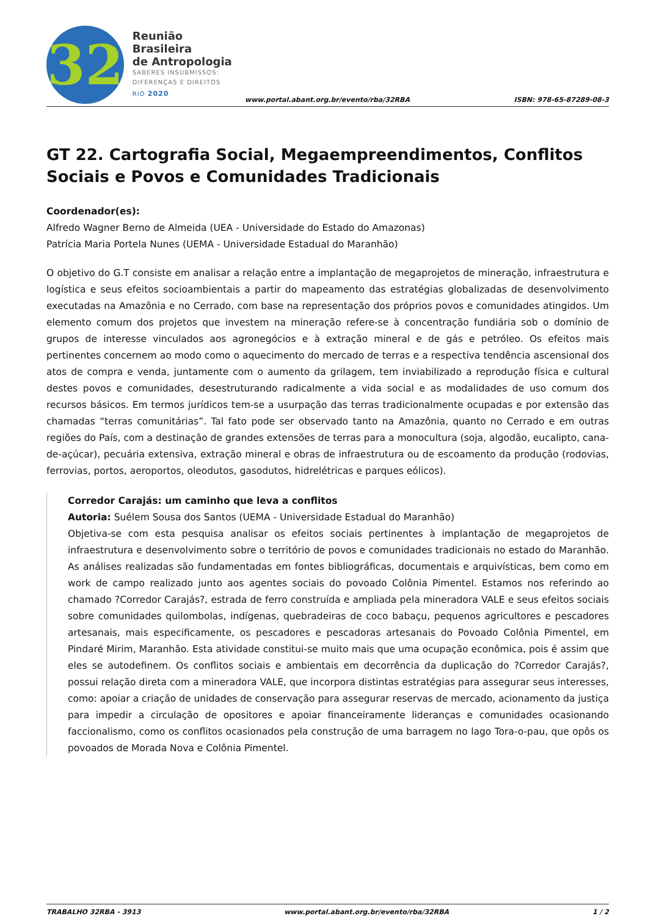32
Reunião Brasileira
de Antropologia
SABERES INSUBMISSOS:
DIFERENÇAS E DIREITOS
RIO 2020
www.portal.abant.org.br/evento/rba/32RBA ISBN: 978-65-87289-08-3
GT 22. Cartografia Social, Megaempreendimentos, Conflitos Sociais e Povos e Comunidades Tradicionais
Coordenador(es):
Alfredo Wagner Berno de Almeida (UEA - Universidade do Estado do Amazonas)
Patrícia Maria Portela Nunes (UEMA - Universidade Estadual do Maranhão)
O objetivo do G.T consiste em analisar a relação entre a implantação de megaprojetos de mineração, infraestrutura e logística e seus efeitos socioambientais a partir do mapeamento das estratégias globalizadas de desenvolvimento executadas na Amazônia e no Cerrado, com base na representação dos próprios povos e comunidades atingidos. Um elemento comum dos projetos que investem na mineração refere-se à concentração fundiária sob o domínio de grupos de interesse vinculados aos agronegócios e à extração mineral e de gás e petróleo. Os efeitos mais pertinentes concernem ao modo como o aquecimento do mercado de terras e a respectiva tendência ascensional dos atos de compra e venda, juntamente com o aumento da grilagem, tem inviabilizado a reprodução física e cultural destes povos e comunidades, desestruturando radicalmente a vida social e as modalidades de uso comum dos recursos básicos. Em termos jurídicos tem-se a usurpação das terras tradicionalmente ocupadas e por extensão das chamadas “terras comunitárias”. Tal fato pode ser observado tanto na Amazônia, quanto no Cerrado e em outras regiões do País, com a destinação de grandes extensões de terras para a monocultura (soja, algodão, eucalipto, cana-de-açúcar), pecuária extensiva, extração mineral e obras de infraestrutura ou de escoamento da produção (rodovias, ferrovias, portos, aeroportos, oleodutos, gasodutos, hidrelétricas e parques eólicos).
Corredor Carajás: um caminho que leva a conflitos
Autoria: Suélem Sousa dos Santos (UEMA - Universidade Estadual do Maranhão)
Objetiva-se com esta pesquisa analisar os efeitos sociais pertinentes à implantação de megaprojetos de infraestrutura e desenvolvimento sobre o território de povos e comunidades tradicionais no estado do Maranhão. As análises realizadas são fundamentadas em fontes bibliográficas, documentais e arquivísticas, bem como em work de campo realizado junto aos agentes sociais do povoado Colônia Pimentel. Estamos nos referindo ao chamado ?Corredor Carajás?, estrada de ferro construída e ampliada pela mineradora VALE e seus efeitos sociais sobre comunidades quilombolas, indígenas, quebradeiras de coco babaçu, pequenos agricultores e pescadores artesanais, mais especificamente, os pescadores e pescadoras artesanais do Povoado Colônia Pimentel, em Pindaré Mirim, Maranhão. Esta atividade constitui-se muito mais que uma ocupação econômica, pois é assim que eles se autodefinem. Os conflitos sociais e ambientais em decorrência da duplicação do ?Corredor Carajás?, possui relação direta com a mineradora VALE, que incorpora distintas estratégias para assegurar seus interesses, como: apoiar a criação de unidades de conservação para assegurar reservas de mercado, acionamento da justiça para impedir a circulação de opositores e apoiar financeiramente lideranças e comunidades ocasionando faccionalismo, como os conflitos ocasionados pela construção de uma barragem no lago Tora-o-pau, que opôs os povoados de Morada Nova e Colônia Pimentel.
TRABALHO 32RBA - 3913 www.portal.abant.org.br/evento/rba/32RBA 1 / 2